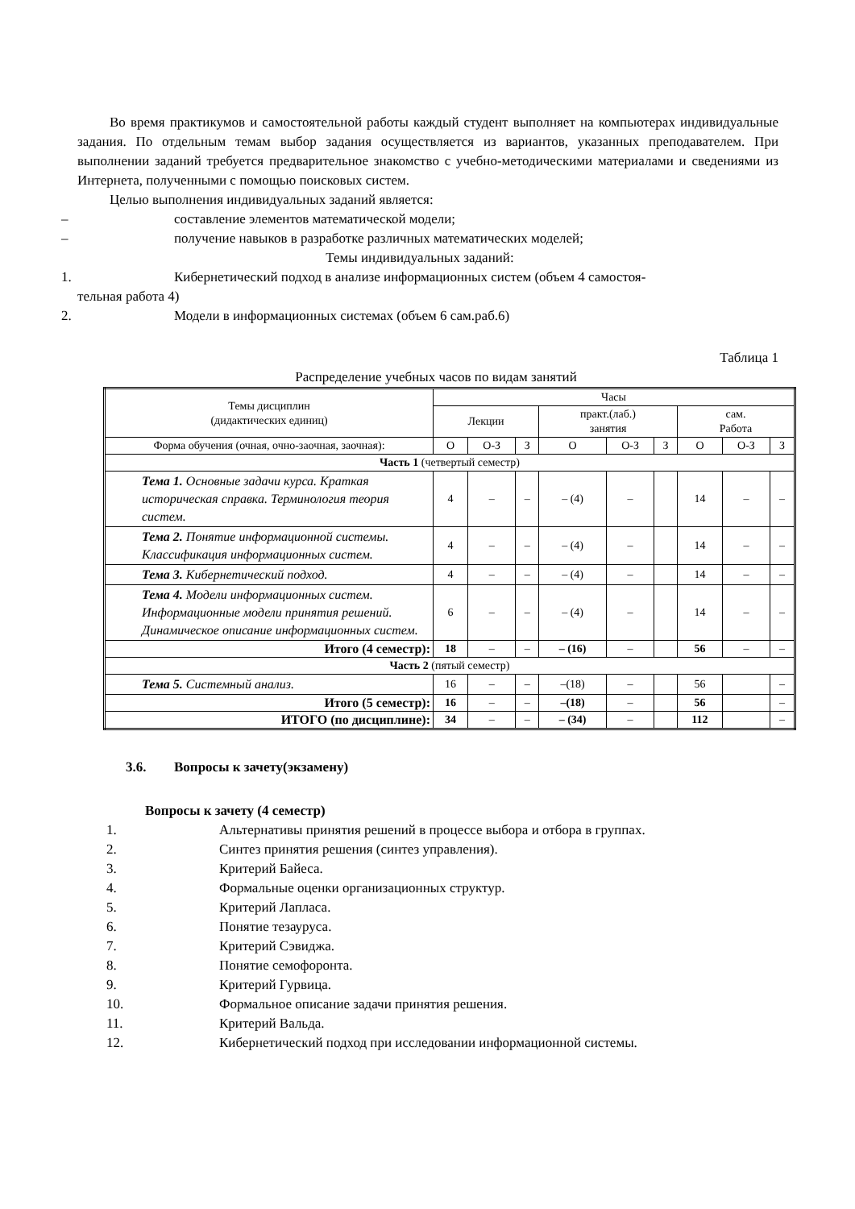Во время практикумов и самостоятельной работы каждый студент выполняет на компьютерах индивидуальные задания. По отдельным темам выбор задания осуществляется из вариантов, указанных преподавателем. При выполнении заданий требуется предварительное знакомство с учебно-методическими материалами и сведениями из Интернета, полученными с помощью поисковых систем.
Целью выполнения индивидуальных заданий является:
– составление элементов математической модели;
– получение навыков в разработке различных математических моделей;
Темы индивидуальных заданий:
1. Кибернетический подход в анализе информационных систем (объем 4 самостоя-
тельная работа 4)
2. Модели в информационных системах (объем 6 сам.раб.6)
Таблица 1
Распределение учебных часов по видам занятий
| Темы дисциплин (дидактических единиц) | Часы | | | | | | | | |
| | Лекции | | | практ.(лаб.) занятия | | | сам. Работа | | |
| Форма обучения (очная, очно-заочная, заочная): | О | О-З | З | О | О-З | З | О | О-З | З |
| Часть 1 (четвертый семестр) | | | | | | | | | |
| Тема 1. Основные задачи курса. Краткая историческая справка. Терминология теория систем. | 4 | – | – | – (4) | – | | 14 | – | – |
| Тема 2. Понятие информационной системы. Классификация информационных систем. | 4 | – | – | – (4) | – | | 14 | – | – |
| Тема 3. Кибернетический подход. | 4 | – | – | – (4) | – | | 14 | – | – |
| Тема 4. Модели информационных систем. Информационные модели принятия решений. Динамическое описание информационных систем. | 6 | – | – | – (4) | – | | 14 | – | – |
| Итого (4 семестр): | 18 | – | – | – (16) | – | | 56 | – | – |
| Часть 2 (пятый семестр) | | | | | | | | | |
| Тема 5. Системный анализ. | 16 | – | – | –(18) | – | | 56 | | – |
| Итого (5 семестр): | 16 | – | – | –(18) | – | | 56 | | – |
| ИТОГО (по дисциплине): | 34 | – | – | – (34) | – | | 112 | | – |
3.6. Вопросы к зачету(экзамену)
Вопросы к зачету (4 семестр)
1. Альтернативы принятия решений в процессе выбора и отбора в группах.
2. Синтез принятия решения (синтез управления).
3. Критерий Байеса.
4. Формальные оценки организационных структур.
5. Критерий Лапласа.
6. Понятие тезауруса.
7. Критерий Сэвиджа.
8. Понятие семофоронта.
9. Критерий Гурвица.
10. Формальное описание задачи принятия решения.
11. Критерий Вальда.
12. Кибернетический подход при исследовании информационной системы.